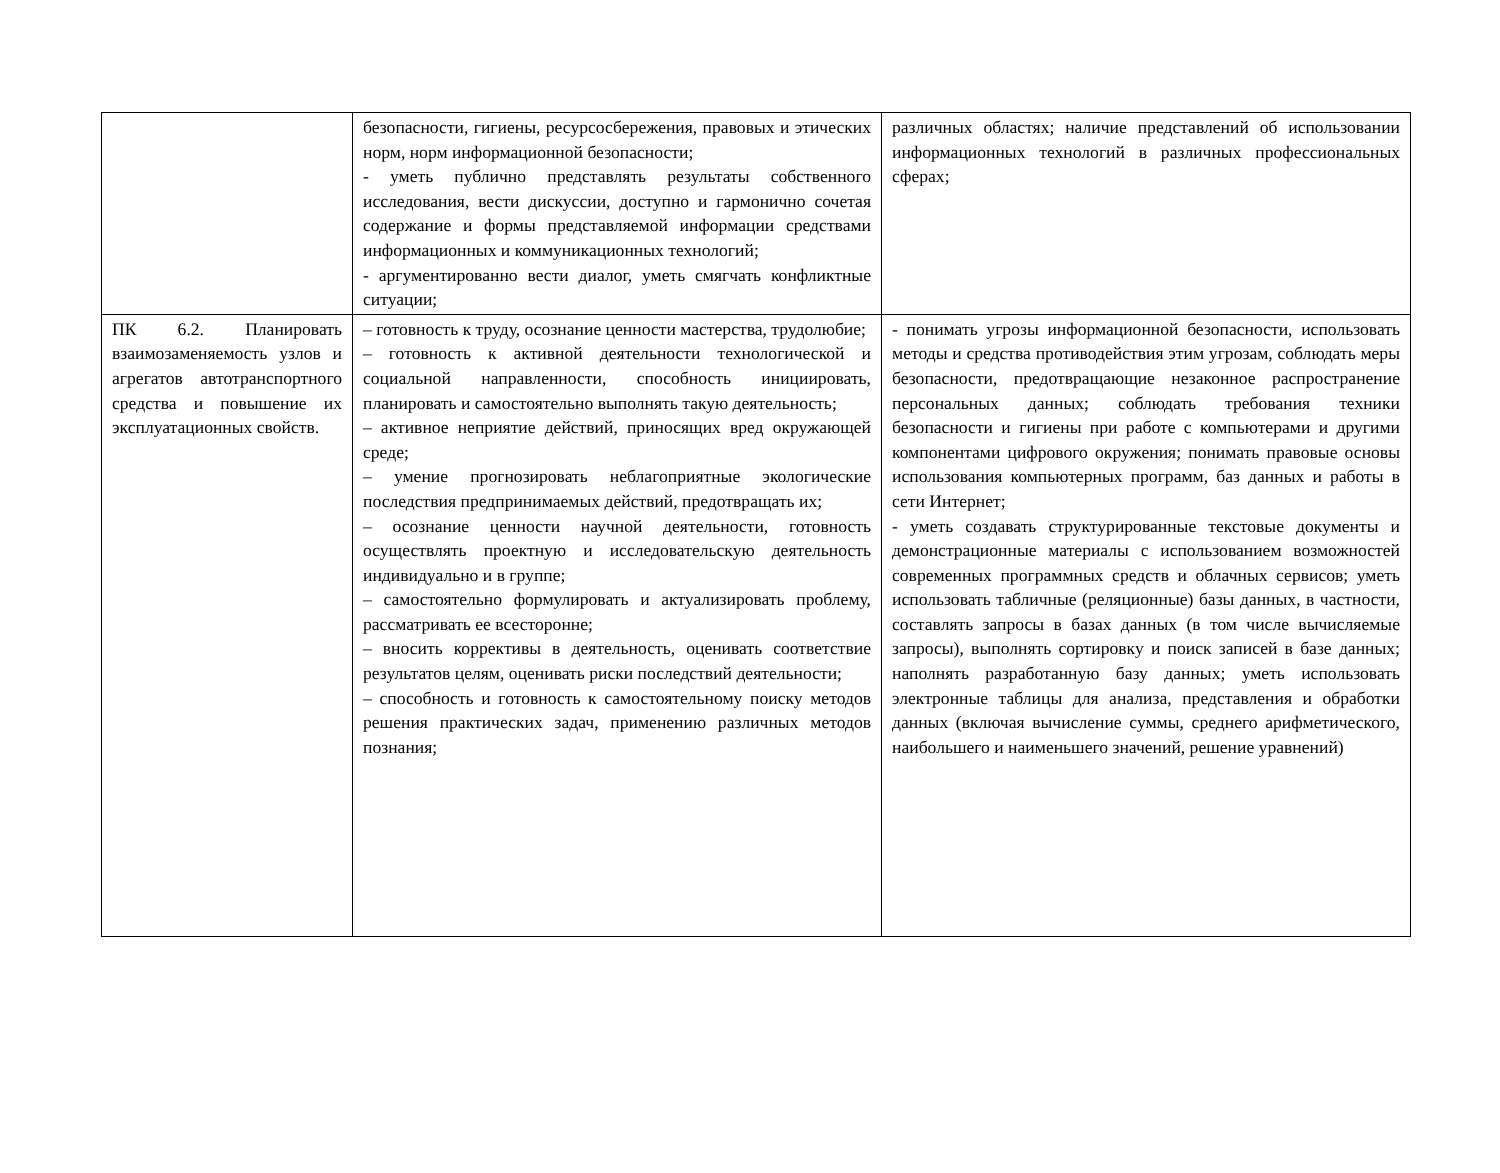| | безопасности, гигиены, ресурсосбережения, правовых и этических норм, норм информационной безопасности; - уметь публично представлять результаты собственного исследования, вести дискуссии, доступно и гармонично сочетая содержание и формы представляемой информации средствами информационных и коммуникационных технологий; - аргументированно вести диалог, уметь смягчать конфликтные ситуации; | различных областях; наличие представлений об использовании информационных технологий в различных профессиональных сферах; |
| ПК 6.2. Планировать взаимозаменяемость узлов и агрегатов автотранспортного средства и повышение их эксплуатационных свойств. | – готовность к труду, осознание ценности мастерства, трудолюбие; – готовность к активной деятельности технологической и социальной направленности, способность инициировать, планировать и самостоятельно выполнять такую деятельность; – активное неприятие действий, приносящих вред окружающей среде; – умение прогнозировать неблагоприятные экологические последствия предпринимаемых действий, предотвращать их; – осознание ценности научной деятельности, готовность осуществлять проектную и исследовательскую деятельность индивидуально и в группе; – самостоятельно формулировать и актуализировать проблему, рассматривать ее всесторонне; – вносить коррективы в деятельность, оценивать соответствие результатов целям, оценивать риски последствий деятельности; – способность и готовность к самостоятельному поиску методов решения практических задач, применению различных методов познания; | - понимать угрозы информационной безопасности, использовать методы и средства противодействия этим угрозам, соблюдать меры безопасности, предотвращающие незаконное распространение персональных данных; соблюдать требования техники безопасности и гигиены при работе с компьютерами и другими компонентами цифрового окружения; понимать правовые основы использования компьютерных программ, баз данных и работы в сети Интернет; - уметь создавать структурированные текстовые документы и демонстрационные материалы с использованием возможностей современных программных средств и облачных сервисов; уметь использовать табличные (реляционные) базы данных, в частности, составлять запросы в базах данных (в том числе вычисляемые запросы), выполнять сортировку и поиск записей в базе данных; наполнять разработанную базу данных; уметь использовать электронные таблицы для анализа, представления и обработки данных (включая вычисление суммы, среднего арифметического, наибольшего и наименьшего значений, решение уравнений) |